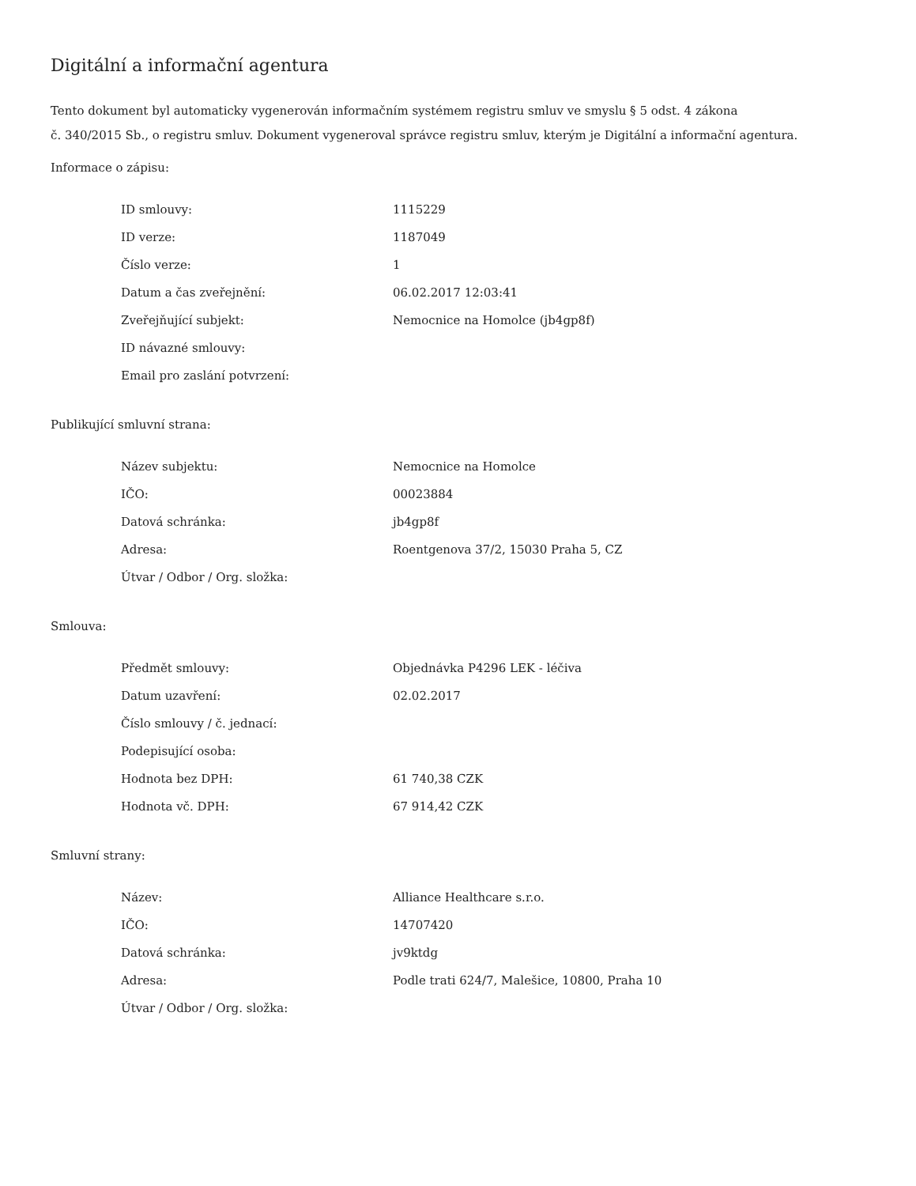Digitální a informační agentura
Tento dokument byl automaticky vygenerován informačním systémem registru smluv ve smyslu § 5 odst. 4 zákona
č. 340/2015 Sb., o registru smluv. Dokument vygeneroval správce registru smluv, kterým je Digitální a informační agentura.
Informace o zápisu:
| ID smlouvy: | 1115229 |
| ID verze: | 1187049 |
| Číslo verze: | 1 |
| Datum a čas zveřejnění: | 06.02.2017 12:03:41 |
| Zveřejňující subjekt: | Nemocnice na Homolce (jb4gp8f) |
| ID návazné smlouvy: | |
| Email pro zaslání potvrzení: | |
Publikující smluvní strana:
| Název subjektu: | Nemocnice na Homolce |
| IČO: | 00023884 |
| Datová schránka: | jb4gp8f |
| Adresa: | Roentgenova 37/2, 15030 Praha 5, CZ |
| Útvar / Odbor / Org. složka: | |
Smlouva:
| Předmět smlouvy: | Objednávka P4296 LEK - léčiva |
| Datum uzavření: | 02.02.2017 |
| Číslo smlouvy / č. jednací: | |
| Podepisující osoba: | |
| Hodnota bez DPH: | 61 740,38 CZK |
| Hodnota vč. DPH: | 67 914,42 CZK |
Smluvní strany:
| Název: | Alliance Healthcare s.r.o. |
| IČO: | 14707420 |
| Datová schránka: | jv9ktdg |
| Adresa: | Podle trati 624/7, Malešice, 10800, Praha 10 |
| Útvar / Odbor / Org. složka: | |